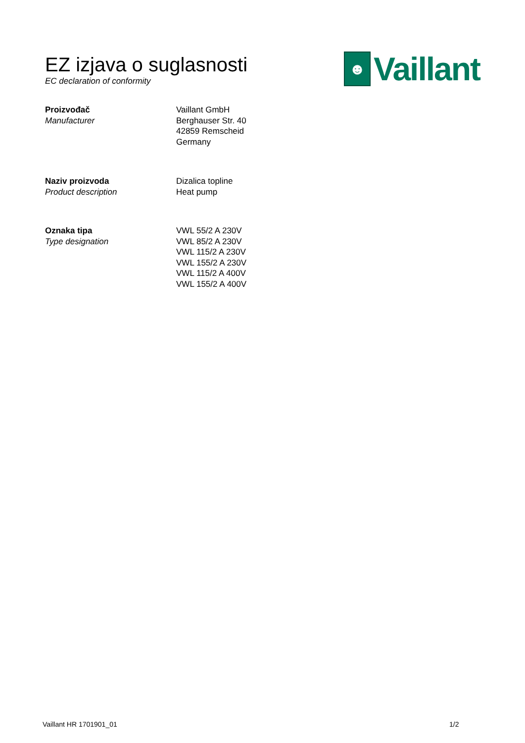EZ izjava o suglasnosti
EC declaration of conformity
☻
Vaillant
Proizvođač
Manufacturer
Vaillant GmbH
Berghauser Str. 40
42859 Remscheid
Germany
Naziv proizvoda
Product description
Dizalica topline
Heat pump
Oznaka tipa
Type designation
VWL 55/2 A 230V
VWL 85/2 A 230V
VWL 115/2 A 230V
VWL 155/2 A 230V
VWL 115/2 A 400V
VWL 155/2 A 400V
Vaillant HR 1701901_01 1/2